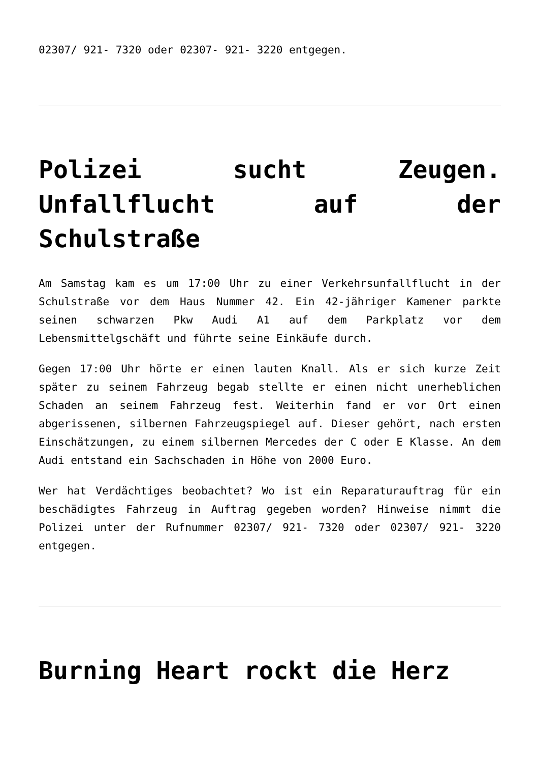02307/ 921- 7320 oder 02307- 921- 3220 entgegen.
Polizei sucht Zeugen. Unfallflucht auf der Schulstraße
Am Samstag kam es um 17:00 Uhr zu einer Verkehrsunfallflucht in der Schulstraße vor dem Haus Nummer 42. Ein 42-jähriger Kamener parkte seinen schwarzen Pkw Audi A1 auf dem Parkplatz vor dem Lebensmittelgschäft und führte seine Einkäufe durch.
Gegen 17:00 Uhr hörte er einen lauten Knall. Als er sich kurze Zeit später zu seinem Fahrzeug begab stellte er einen nicht unerheblichen Schaden an seinem Fahrzeug fest. Weiterhin fand er vor Ort einen abgerissenen, silbernen Fahrzeugspiegel auf. Dieser gehört, nach ersten Einschätzungen, zu einem silbernen Mercedes der C oder E Klasse. An dem Audi entstand ein Sachschaden in Höhe von 2000 Euro.
Wer hat Verdächtiges beobachtet? Wo ist ein Reparaturauftrag für ein beschädigtes Fahrzeug in Auftrag gegeben worden? Hinweise nimmt die Polizei unter der Rufnummer 02307/ 921- 7320 oder 02307/ 921- 3220 entgegen.
Burning Heart rockt die Herz